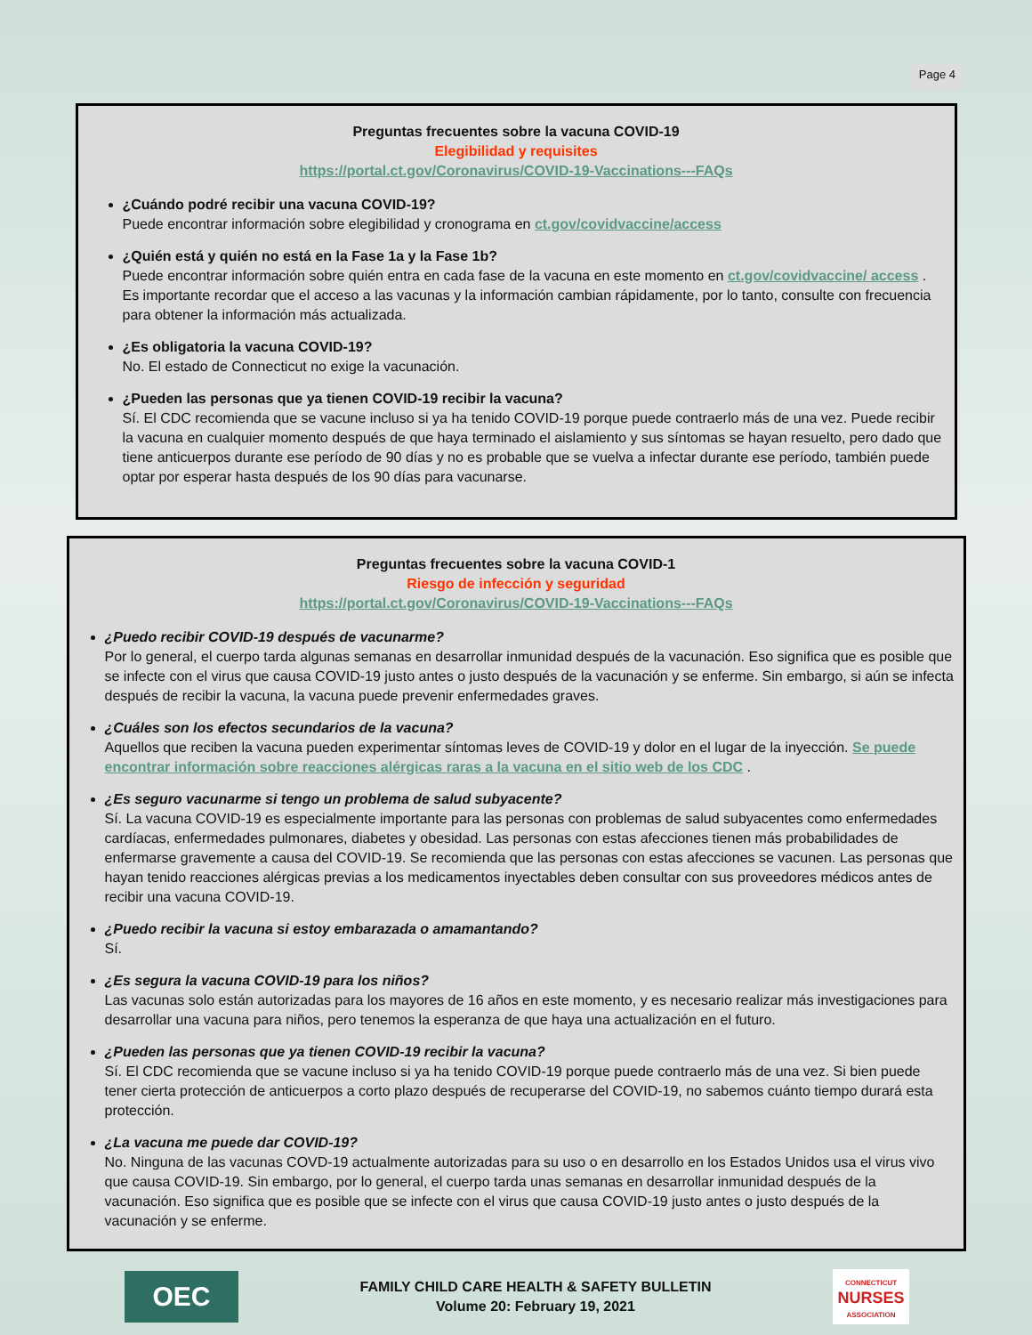Page 4
Preguntas frecuentes sobre la vacuna COVID-19
Elegibilidad y requisites
https://portal.ct.gov/Coronavirus/COVID-19-Vaccinations---FAQs
¿Cuándo podré recibir una vacuna COVID-19?
Puede encontrar información sobre elegibilidad y cronograma en ct.gov/covidvaccine/access
¿Quién está y quién no está en la Fase 1a y la Fase 1b?
Puede encontrar información sobre quién entra en cada fase de la vacuna en este momento en ct.gov/covidvaccine/ access . Es importante recordar que el acceso a las vacunas y la información cambian rápidamente, por lo tanto, consulte con frecuencia para obtener la información más actualizada.
¿Es obligatoria la vacuna COVID-19?
No. El estado de Connecticut no exige la vacunación.
¿Pueden las personas que ya tienen COVID-19 recibir la vacuna?
Sí. El CDC recomienda que se vacune incluso si ya ha tenido COVID-19 porque puede contraerlo más de una vez. Puede recibir la vacuna en cualquier momento después de que haya terminado el aislamiento y sus síntomas se hayan resuelto, pero dado que tiene anticuerpos durante ese período de 90 días y no es probable que se vuelva a infectar durante ese período, también puede optar por esperar hasta después de los 90 días para vacunarse.
Preguntas frecuentes sobre la vacuna COVID-1
Riesgo de infección y seguridad
https://portal.ct.gov/Coronavirus/COVID-19-Vaccinations---FAQs
¿Puedo recibir COVID-19 después de vacunarme?
Por lo general, el cuerpo tarda algunas semanas en desarrollar inmunidad después de la vacunación. Eso significa que es posible que se infecte con el virus que causa COVID-19 justo antes o justo después de la vacunación y se enferme. Sin embargo, si aún se infecta después de recibir la vacuna, la vacuna puede prevenir enfermedades graves.
¿Cuáles son los efectos secundarios de la vacuna?
Aquellos que reciben la vacuna pueden experimentar síntomas leves de COVID-19 y dolor en el lugar de la inyección. Se puede encontrar información sobre reacciones alérgicas raras a la vacuna en el sitio web de los CDC .
¿Es seguro vacunarme si tengo un problema de salud subyacente?
Sí. La vacuna COVID-19 es especialmente importante para las personas con problemas de salud subyacentes como enfermedades cardíacas, enfermedades pulmonares, diabetes y obesidad. Las personas con estas afecciones tienen más probabilidades de enfermarse gravemente a causa del COVID-19. Se recomienda que las personas con estas afecciones se vacunen. Las personas que hayan tenido reacciones alérgicas previas a los medicamentos inyectables deben consultar con sus proveedores médicos antes de recibir una vacuna COVID-19.
¿Puedo recibir la vacuna si estoy embarazada o amamantando?
Sí.
¿Es segura la vacuna COVID-19 para los niños?
Las vacunas solo están autorizadas para los mayores de 16 años en este momento, y es necesario realizar más investigaciones para desarrollar una vacuna para niños, pero tenemos la esperanza de que haya una actualización en el futuro.
¿Pueden las personas que ya tienen COVID-19 recibir la vacuna?
Sí. El CDC recomienda que se vacune incluso si ya ha tenido COVID-19 porque puede contraerlo más de una vez. Si bien puede tener cierta protección de anticuerpos a corto plazo después de recuperarse del COVID-19, no sabemos cuánto tiempo durará esta protección.
¿La vacuna me puede dar COVID-19?
No. Ninguna de las vacunas COVD-19 actualmente autorizadas para su uso o en desarrollo en los Estados Unidos usa el virus vivo que causa COVID-19. Sin embargo, por lo general, el cuerpo tarda unas semanas en desarrollar inmunidad después de la vacunación. Eso significa que es posible que se infecte con el virus que causa COVID-19 justo antes o justo después de la vacunación y se enferme.
OEC
FAMILY CHILD CARE HEALTH & SAFETY BULLETIN
Volume 20: February 19, 2021
CONNECTICUT
NURSES
ASSOCIATION